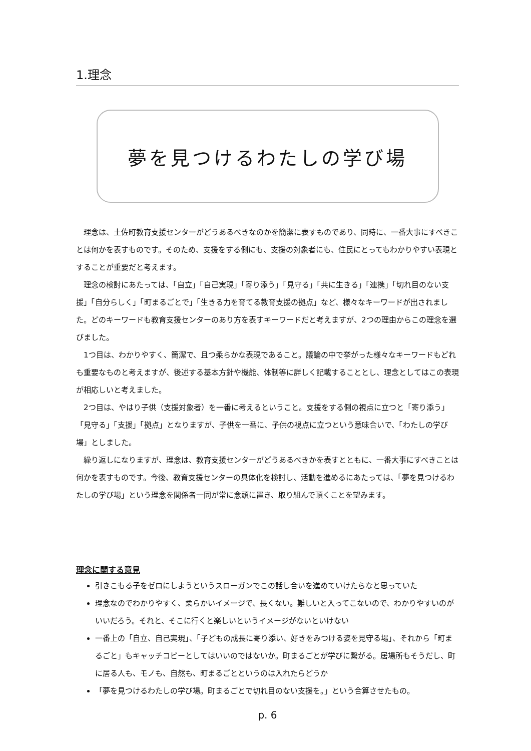1.理念
夢を見つけるわたしの学び場
理念は、土佐町教育支援センターがどうあるべきなのかを簡潔に表すものであり、同時に、一番大事にすべきことは何かを表すものです。そのため、支援をする側にも、支援の対象者にも、住民にとってもわかりやすい表現とすることが重要だと考えます。
理念の検討にあたっては、「自立」「自己実現」「寄り添う」「見守る」「共に生きる」「連携」「切れ目のない支援」「自分らしく」「町まるごとで」「生きる力を育てる教育支援の拠点」など、様々なキーワードが出されました。どのキーワードも教育支援センターのあり方を表すキーワードだと考えますが、2つの理由からこの理念を選びました。
1つ目は、わかりやすく、簡潔で、且つ柔らかな表現であること。議論の中で挙がった様々なキーワードもどれも重要なものと考えますが、後述する基本方針や機能、体制等に詳しく記載することとし、理念としてはこの表現が相応しいと考えました。
2つ目は、やはり子供（支援対象者）を一番に考えるということ。支援をする側の視点に立つと「寄り添う」「見守る」「支援」「拠点」となりますが、子供を一番に、子供の視点に立つという意味合いで、「わたしの学び場」としました。
繰り返しになりますが、理念は、教育支援センターがどうあるべきかを表すとともに、一番大事にすべきことは何かを表すものです。今後、教育支援センターの具体化を検討し、活動を進めるにあたっては、「夢を見つけるわたしの学び場」という理念を関係者一同が常に念頭に置き、取り組んで頂くことを望みます。
理念に関する意見
引きこもる子をゼロにしようというスローガンでこの話し合いを進めていけたらなと思っていた
理念なのでわかりやすく、柔らかいイメージで、長くない。難しいと入ってこないので、わかりやすいのがいいだろう。それと、そこに行くと楽しいというイメージがないといけない
一番上の「自立、自己実現」、「子どもの成長に寄り添い、好きをみつける姿を見守る場」、それから「町まるごと」もキャッチコピーとしてはいいのではないか。町まるごとが学びに繋がる。居場所もそうだし、町に居る人も、モノも、自然も、町まるごとというのは入れたらどうか
「夢を見つけるわたしの学び場。町まるごとで切れ目のない支援を。」という合算させたもの。
p. 6